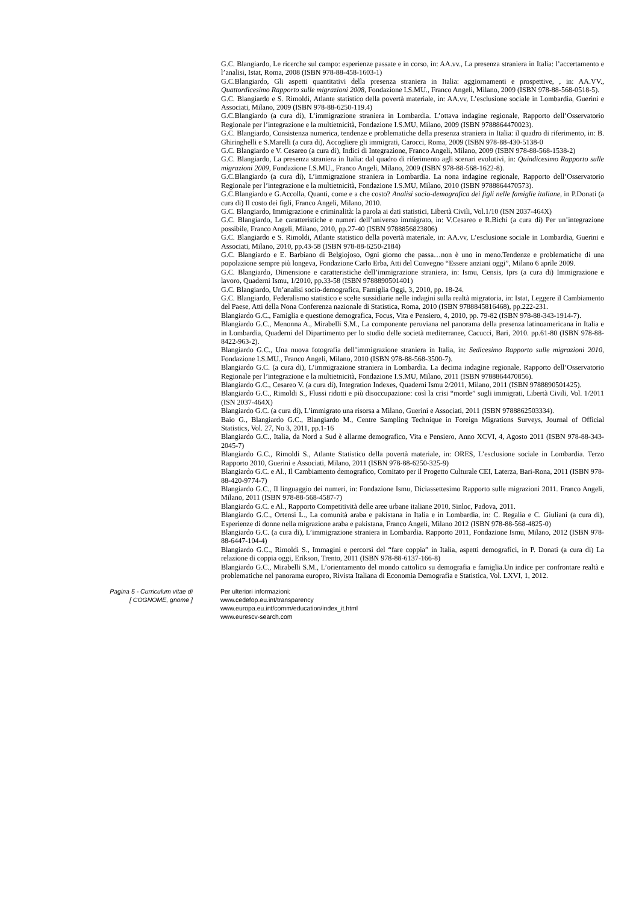G.C. Blangiardo, Le ricerche sul campo: esperienze passate e in corso, in: AA.vv., La presenza straniera in Italia: l’accertamento e l’analisi, Istat, Roma, 2008 (ISBN 978-88-458-1603-1)
G.C.Blangiardo, Gli aspetti quantitativi della presenza straniera in Italia: aggiornamenti e prospettive, , in: AA.VV., Quattordicesimo Rapporto sulle migrazioni 2008, Fondazione I.S.MU., Franco Angeli, Milano, 2009 (ISBN 978-88-568-0518-5).
G.C. Blangiardo e S. Rimoldi, Atlante statistico della povertà materiale, in: AA.vv, L’esclusione sociale in Lombardia, Guerini e Associati, Milano, 2009 (ISBN 978-88-6250-119.4)
G.C.Blangiardo (a cura di), L’immigrazione straniera in Lombardia. L’ottava indagine regionale, Rapporto dell’Osservatorio Regionale per l’integrazione e la multietnicità, Fondazione I.S.MU, Milano, 2009 (ISBN 9788864470023).
G.C. Blangiardo, Consistenza numerica, tendenze e problematiche della presenza straniera in Italia: il quadro di riferimento, in: B. Ghiringhelli e S.Marelli (a cura di), Accogliere gli immigrati, Carocci, Roma, 2009 (ISBN 978-88-430-5138-0
G.C. Blangiardo e V. Cesareo (a cura di), Indici di Integrazione, Franco Angeli, Milano, 2009 (ISBN 978-88-568-1538-2)
G.C. Blangiardo, La presenza straniera in Italia: dal quadro di riferimento agli scenari evolutivi, in: Quindicesimo Rapporto sulle migrazioni 2009, Fondazione I.S.MU., Franco Angeli, Milano, 2009 (ISBN 978-88-568-1622-8).
G.C.Blangiardo (a cura di), L’immigrazione straniera in Lombardia. La nona indagine regionale, Rapporto dell’Osservatorio Regionale per l’integrazione e la multietnicità, Fondazione I.S.MU, Milano, 2010 (ISBN 9788864470573).
G.C.Blangiardo e G.Accolla, Quanti, come e a che costo? Analisi socio-demografica dei figli nelle famiglie italiane, in P.Donati (a cura di) Il costo dei figli, Franco Angeli, Milano, 2010.
G.C. Blangiardo, Immigrazione e criminalità: la parola ai dati statistici, Libertà Civili, Vol.1/10 (ISN 2037-464X)
G.C. Blangiardo, Le caratteristiche e numeri dell’universo immigrato, in: V.Cesareo e R.Bichi (a cura di) Per un’integrazione possibile, Franco Angeli, Milano, 2010, pp.27-40 (ISBN 9788856823806)
G.C. Blangiardo e S. Rimoldi, Atlante statistico della povertà materiale, in: AA.vv, L’esclusione sociale in Lombardia, Guerini e Associati, Milano, 2010, pp.43-58 (ISBN 978-88-6250-2184)
G.C. Blangiardo e E. Barbiano di Belgiojoso, Ogni giorno che passa…non è uno in meno.Tendenze e problematiche di una popolazione sempre più longeva, Fondazione Carlo Erba, Atti del Convegno “Essere anziani oggi”, Milano 6 aprile 2009.
G.C. Blangiardo, Dimensione e caratteristiche dell’immigrazione straniera, in: Ismu, Censis, Iprs (a cura di) Immigrazione e lavoro, Quaderni Ismu, 1/2010, pp.33-58 (ISBN 9788890501401)
G.C. Blangiardo, Un’analisi socio-demografica, Famiglia Oggi, 3, 2010, pp. 18-24.
G.C. Blangiardo, Federalismo statistico e scelte sussidiarie nelle indagini sulla realtà migratoria, in: Istat, Leggere il Cambiamento del Paese, Atti della Nona Conferenza nazionale di Statistica, Roma, 2010 (ISBN 9788845816468), pp.222-231.
Blangiardo G.C., Famiglia e questione demografica, Focus, Vita e Pensiero, 4, 2010, pp. 79-82 (ISBN 978-88-343-1914-7).
Blangiardo G.C., Menonna A., Mirabelli S.M., La componente peruviana nel panorama della presenza latinoamericana in Italia e in Lombardia, Quaderni del Dipartimento per lo studio delle società mediterranee, Cacucci, Bari, 2010. pp.61-80 (ISBN 978-88-8422-963-2).
Blangiardo G.C., Una nuova fotografia dell’immigrazione straniera in Italia, in: Sedicesimo Rapporto sulle migrazioni 2010, Fondazione I.S.MU., Franco Angeli, Milano, 2010 (ISBN 978-88-568-3500-7).
Blangiardo G.C. (a cura di), L’immigrazione straniera in Lombardia. La decima indagine regionale, Rapporto dell’Osservatorio Regionale per l’integrazione e la multietnicità, Fondazione I.S.MU, Milano, 2011 (ISBN 9788864470856).
Blangiardo G.C., Cesareo V. (a cura di), Integration Indexes, Quaderni Ismu 2/2011, Milano, 2011 (ISBN 9788890501425).
Blangiardo G.C., Rimoldi S., Flussi ridotti e più disoccupazione: così la crisi “morde” sugli immigrati, Libertà Civili, Vol. 1/2011 (ISN 2037-464X)
Blangiardo G.C. (a cura di), L’immigrato una risorsa a Milano, Guerini e Associati, 2011 (ISBN 9788862503334).
Baio G., Blangiardo G.C., Blangiardo M., Centre Sampling Technique in Foreign Migrations Surveys, Journal of Official Statistics, Vol. 27, No 3, 2011, pp.1-16
Blangiardo G.C., Italia, da Nord a Sud è allarme demografico, Vita e Pensiero, Anno XCVI, 4, Agosto 2011 (ISBN 978-88-343-2045-7)
Blangiardo G.C., Rimoldi S., Atlante Statistico della povertà materiale, in: ORES, L’esclusione sociale in Lombardia. Terzo Rapporto 2010, Guerini e Associati, Milano, 2011 (ISBN 978-88-6250-325-9)
Blangiardo G.C. e Al., Il Cambiamento demografico, Comitato per il Progetto Culturale CEI, Laterza, Bari-Rona, 2011 (ISBN 978-88-420-9774-7)
Blangiardo G.C., Il linguaggio dei numeri, in: Fondazione Ismu, Diciassettesimo Rapporto sulle migrazioni 2011. Franco Angeli, Milano, 2011 (ISBN 978-88-568-4587-7)
Blangiardo G.C. e Al., Rapporto Competitività delle aree urbane italiane 2010, Sinloc, Padova, 2011.
Blangiardo G.C., Ortensi L., La comunità araba e pakistana in Italia e in Lombardia, in: C. Regalia e C. Giuliani (a cura di), Esperienze di donne nella migrazione araba e pakistana, Franco Angeli, Milano 2012 (ISBN 978-88-568-4825-0)
Blangiardo G.C. (a cura di), L’immigrazione straniera in Lombardia. Rapporto 2011, Fondazione Ismu, Milano, 2012 (ISBN 978-88-6447-104-4)
Blangiardo G.C., Rimoldi S., Immagini e percorsi del “fare coppia” in Italia, aspetti demografici, in P. Donati (a cura di) La relazione di coppia oggi, Erikson, Trento, 2011 (ISBN 978-88-6137-166-8)
Blangiardo G.C., Mirabelli S.M., L’orientamento del mondo cattolico su demografia e famiglia.Un indice per confrontare realtà e problematiche nel panorama europeo, Rivista Italiana di Economia Demografia e Statistica, Vol. LXVI, 1, 2012.
Pagina 5 - Curriculum vitae di
[ COGNOME, gnome ]
Per ulteriori informazioni:
www.cedefop.eu.int/transparency
www.europa.eu.int/comm/education/index_it.html
www.eurescv-search.com